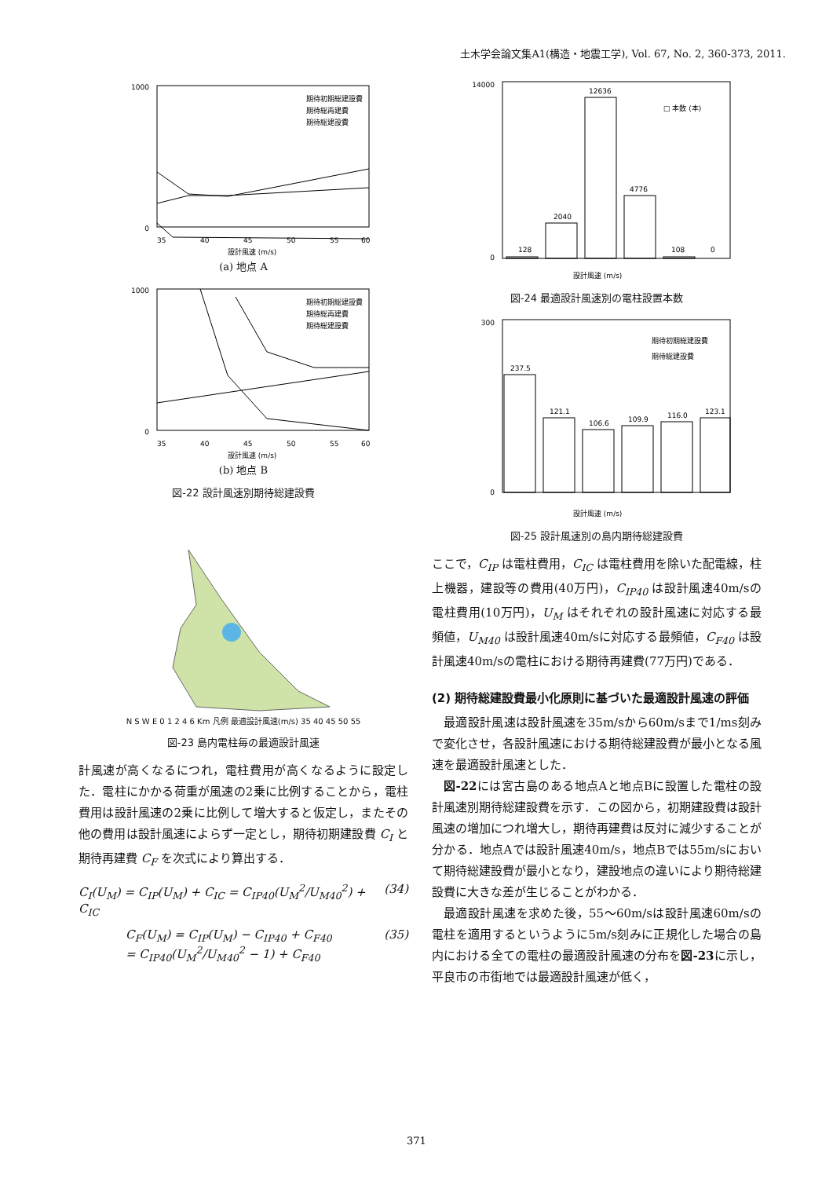土木学会論文集A1(構造・地震工学), Vol. 67, No. 2, 360-373, 2011.
1000
0
35
40
45
50
55
60
設計風速 (m/s)
期待初期総建設費
期待総再建費
期待総建設費
(a) 地点 A
1000
0
35
40
45
50
55
60
設計風速 (m/s)
期待初期総建設費
期待総再建費
期待総建設費
(b) 地点 B
図-22 設計風速別期待総建設費
N S W E 0 1 2 4 6 Km 凡例 最適設計風速(m/s) 35 40 45 50 55
図-23 島内電柱毎の最適設計風速
計風速が高くなるにつれ，電柱費用が高くなるように設定した．電柱にかかる荷重が風速の2乗に比例することから，電柱費用は設計風速の2乗に比例して増大すると仮定し，またその他の費用は設計風速によらず一定とし，期待初期建設費 C<sub>I</sub> と期待再建費 C<sub>F</sub> を次式により算出する．
C<sub>I</sub>(U<sub>M</sub>) = C<sub>IP</sub>(U<sub>M</sub>) + C<sub>IC</sub> = C<sub>IP40</sub>(U<sub>M</sub><sup>2</sup>/U<sub>M40</sub><sup>2</sup>) + C<sub>IC</sub> (34)
C<sub>F</sub>(U<sub>M</sub>) = C<sub>IP</sub>(U<sub>M</sub>) − C<sub>IP40</sub> + C<sub>F40</sub>
= C<sub>IP40</sub>(U<sub>M</sub><sup>2</sup>/U<sub>M40</sub><sup>2</sup> − 1) + C<sub>F40</sub> (35)
128
2040
12636
4776
108
0
14000
0
□ 本数 (本)
設計風速 (m/s)
図-24 最適設計風速別の電柱設置本数
237.5
121.1
106.6
109.9
116.0
123.1
300
0
期待初期総建設費
期待総建設費
設計風速 (m/s)
図-25 設計風速別の島内期待総建設費
ここで，C<sub>IP</sub> は電柱費用，C<sub>IC</sub> は電柱費用を除いた配電線，柱上機器，建設等の費用(40万円)，C<sub>IP40</sub> は設計風速40m/sの電柱費用(10万円)，U<sub>M</sub> はそれぞれの設計風速に対応する最頻値，U<sub>M40</sub> は設計風速40m/sに対応する最頻値，C<sub>F40</sub> は設計風速40m/sの電柱における期待再建費(77万円)である．
(2) 期待総建設費最小化原則に基づいた最適設計風速の評価
最適設計風速は設計風速を35m/sから60m/sまで1/ms刻みで変化させ，各設計風速における期待総建設費が最小となる風速を最適設計風速とした．
図-22には宮古島のある地点Aと地点Bに設置した電柱の設計風速別期待総建設費を示す．この図から，初期建設費は設計風速の増加につれ増大し，期待再建費は反対に減少することが分かる．地点Aでは設計風速40m/s，地点Bでは55m/sにおいて期待総建設費が最小となり，建設地点の違いにより期待総建設費に大きな差が生じることがわかる．
最適設計風速を求めた後，55〜60m/sは設計風速60m/sの電柱を適用するというように5m/s刻みに正規化した場合の島内における全ての電柱の最適設計風速の分布を図-23に示し，平良市の市街地では最適設計風速が低く，
371